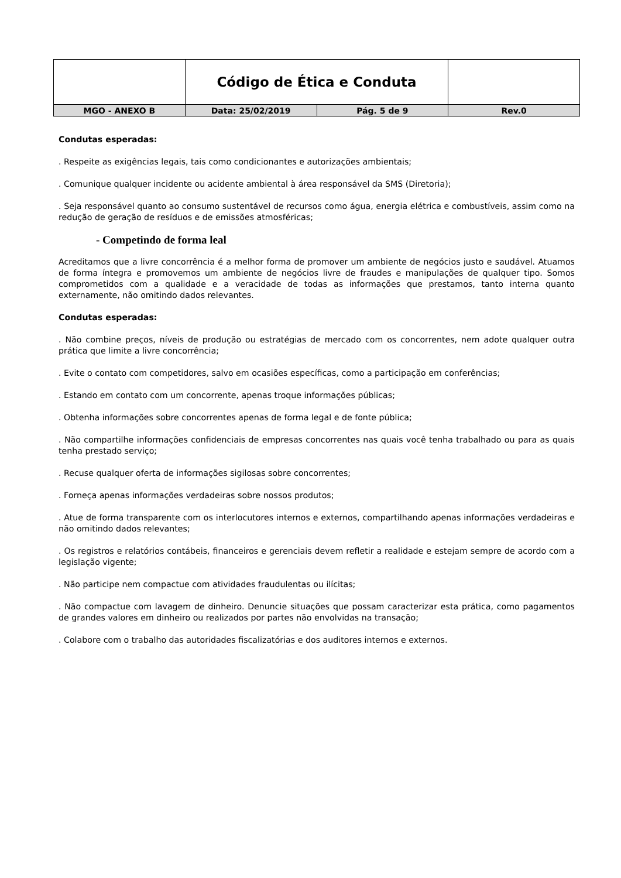| | Código de Ética e Conduta | | |
| MGO - ANEXO B | Data: 25/02/2019 | Pág. 5 de 9 | Rev.0 |
Condutas esperadas:
. Respeite as exigências legais, tais como condicionantes e autorizações ambientais;
. Comunique qualquer incidente ou acidente ambiental à área responsável da SMS (Diretoria);
. Seja responsável quanto ao consumo sustentável de recursos como água, energia elétrica e combustíveis, assim como na redução de geração de resíduos e de emissões atmosféricas;
- Competindo de forma leal
Acreditamos que a livre concorrência é a melhor forma de promover um ambiente de negócios justo e saudável. Atuamos de forma íntegra e promovemos um ambiente de negócios livre de fraudes e manipulações de qualquer tipo. Somos comprometidos com a qualidade e a veracidade de todas as informações que prestamos, tanto interna quanto externamente, não omitindo dados relevantes.
Condutas esperadas:
. Não combine preços, níveis de produção ou estratégias de mercado com os concorrentes, nem adote qualquer outra prática que limite a livre concorrência;
. Evite o contato com competidores, salvo em ocasiões específicas, como a participação em conferências;
. Estando em contato com um concorrente, apenas troque informações públicas;
. Obtenha informações sobre concorrentes apenas de forma legal e de fonte pública;
. Não compartilhe informações confidenciais de empresas concorrentes nas quais você tenha trabalhado ou para as quais tenha prestado serviço;
. Recuse qualquer oferta de informações sigilosas sobre concorrentes;
. Forneça apenas informações verdadeiras sobre nossos produtos;
. Atue de forma transparente com os interlocutores internos e externos, compartilhando apenas informações verdadeiras e não omitindo dados relevantes;
. Os registros e relatórios contábeis, financeiros e gerenciais devem refletir a realidade e estejam sempre de acordo com a legislação vigente;
. Não participe nem compactue com atividades fraudulentas ou ilícitas;
. Não compactue com lavagem de dinheiro. Denuncie situações que possam caracterizar esta prática, como pagamentos de grandes valores em dinheiro ou realizados por partes não envolvidas na transação;
. Colabore com o trabalho das autoridades fiscalizatórias e dos auditores internos e externos.